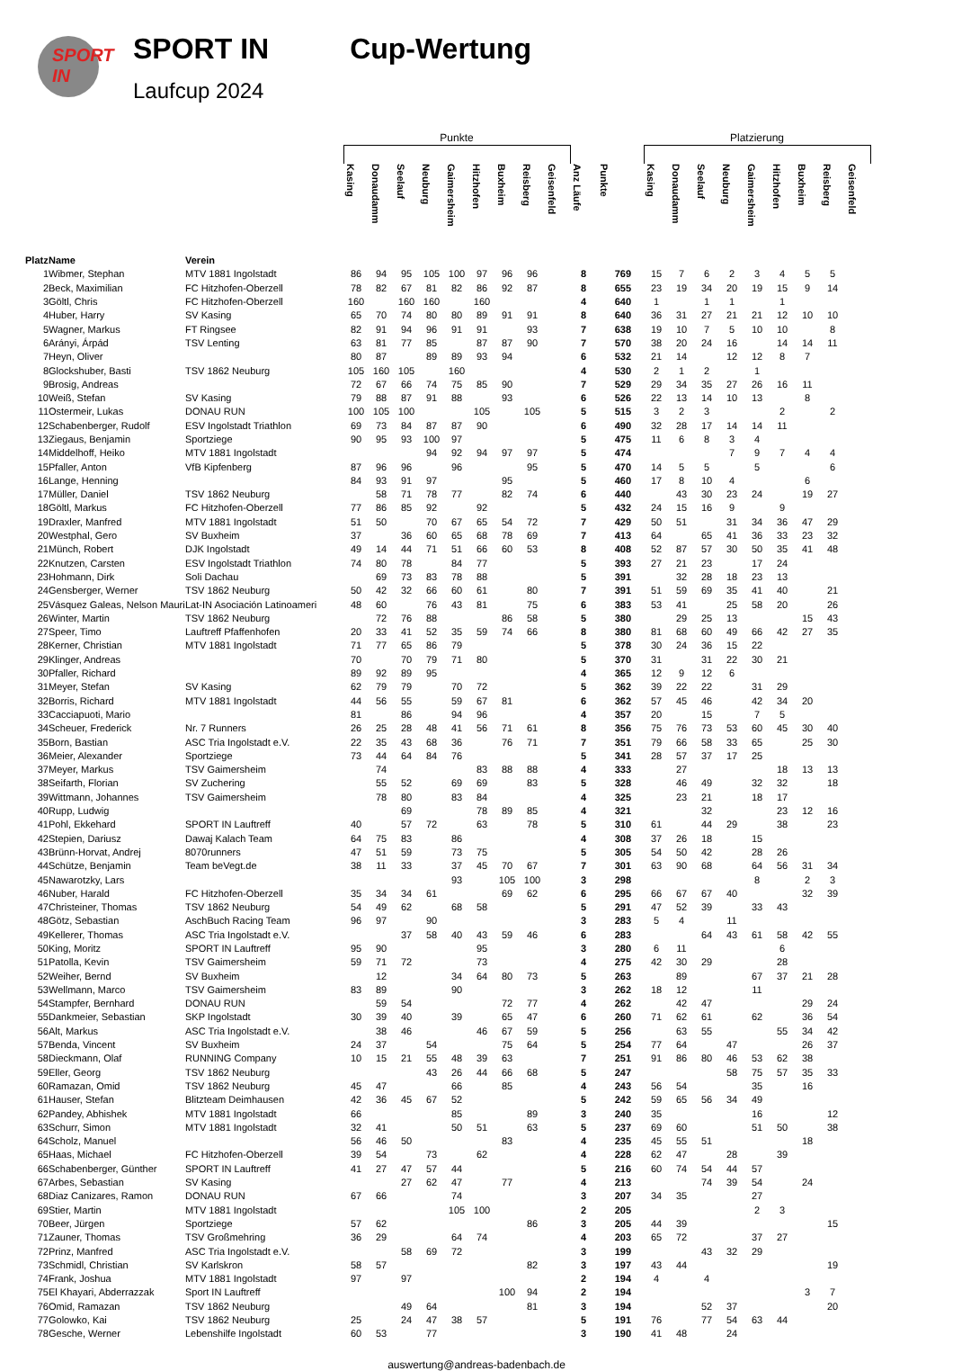SPORT IN
SPORT IN
Laufcup 2024
Cup-Wertung
| | | | Punkte | | | | | | | | | | | Platzierung | | | | | | | | |
| --- | --- | --- | --- | --- | --- | --- | --- | --- | --- | --- | --- | --- | --- | --- | --- | --- | --- | --- | --- | --- | --- | --- |
| Platz | Name | Verein | Kasing | Donaudamm | Seelauf | Neuburg | Gaimersheim | Hitzhofen | Buxheim | Reisberg | Geisenfeld | Anz Läufe | Punkte | Kasing | Donaudamm | Seelauf | Neuburg | Gaimersheim | Hitzhofen | Buxheim | Reisberg | Geisenfeld |
| 1 | Wibmer, Stephan | MTV 1881 Ingolstadt | 86 | 94 | 95 | 105 | 100 | 97 | 96 | 96 | | 8 | 769 | 15 | 7 | 6 | 2 | 3 | 4 | 5 | 5 | |
| 2 | Beck, Maximilian | FC Hitzhofen-Oberzell | 78 | 82 | 67 | 81 | 82 | 86 | 92 | 87 | | 8 | 655 | 23 | 19 | 34 | 20 | 19 | 15 | 9 | 14 | |
| 3 | Göltl, Chris | FC Hitzhofen-Oberzell | 160 | | 160 | 160 | | 160 | | | | 4 | 640 | 1 | | 1 | 1 | | 1 | | | |
| 4 | Huber, Harry | SV Kasing | 65 | 70 | 74 | 80 | 80 | 89 | 91 | 91 | | 8 | 640 | 36 | 31 | 27 | 21 | 21 | 12 | 10 | 10 | |
| 5 | Wagner, Markus | FT Ringsee | 82 | 91 | 94 | 96 | 91 | 91 | | 93 | | 7 | 638 | 19 | 10 | 7 | 5 | 10 | 10 | | 8 | |
| 6 | Arányi, Árpád | TSV Lenting | 63 | 81 | 77 | 85 | | 87 | 87 | 90 | | 7 | 570 | 38 | 20 | 24 | 16 | | 14 | 14 | 11 | |
| 7 | Heyn, Oliver | | 80 | 87 | | 89 | 89 | 93 | 94 | | | 6 | 532 | 21 | 14 | | 12 | 12 | 8 | 7 | | |
| 8 | Glockshuber, Basti | TSV 1862 Neuburg | 105 | 160 | 105 | | 160 | | | | | 4 | 530 | 2 | 1 | 2 | | 1 | | | | |
| 9 | Brosig, Andreas | | 72 | 67 | 66 | 74 | 75 | 85 | 90 | | | 7 | 529 | 29 | 34 | 35 | 27 | 26 | 16 | 11 | | |
| 10 | Weiß, Stefan | SV Kasing | 79 | 88 | 87 | 91 | 88 | | 93 | | | 6 | 526 | 22 | 13 | 14 | 10 | 13 | | 8 | | |
| 11 | Ostermeir, Lukas | DONAU RUN | 100 | 105 | 100 | | | 105 | | 105 | | 5 | 515 | 3 | 2 | 3 | | | 2 | | 2 | |
| 12 | Schabenberger, Rudolf | ESV Ingolstadt Triathlon | 69 | 73 | 84 | 87 | 87 | 90 | | | | 6 | 490 | 32 | 28 | 17 | 14 | 14 | 11 | | | |
| 13 | Ziegaus, Benjamin | Sportziege | 90 | 95 | 93 | 100 | 97 | | | | | 5 | 475 | 11 | 6 | 8 | 3 | 4 | | | | |
| 14 | Middelhoff, Heiko | MTV 1881 Ingolstadt | | | | 94 | 92 | 94 | 97 | 97 | | 5 | 474 | | | | 7 | 9 | 7 | 4 | 4 | |
| 15 | Pfaller, Anton | VfB Kipfenberg | 87 | 96 | 96 | | 96 | | | 95 | | 5 | 470 | 14 | 5 | 5 | | 5 | | | 6 | |
| 16 | Lange, Henning | | 84 | 93 | 91 | 97 | | | 95 | | | 5 | 460 | 17 | 8 | 10 | 4 | | | 6 | | |
| 17 | Müller, Daniel | TSV 1862 Neuburg | | 58 | 71 | 78 | 77 | | 82 | 74 | | 6 | 440 | | 43 | 30 | 23 | 24 | | 19 | 27 | |
| 18 | Göltl, Markus | FC Hitzhofen-Oberzell | 77 | 86 | 85 | 92 | | 92 | | | | 5 | 432 | 24 | 15 | 16 | 9 | | 9 | | | |
| 19 | Draxler, Manfred | MTV 1881 Ingolstadt | 51 | 50 | | 70 | 67 | 65 | 54 | 72 | | 7 | 429 | 50 | 51 | | 31 | 34 | 36 | 47 | 29 | |
| 20 | Westphal, Gero | SV Buxheim | 37 | | 36 | 60 | 65 | 68 | 78 | 69 | | 7 | 413 | 64 | | 65 | 41 | 36 | 33 | 23 | 32 | |
| 21 | Münch, Robert | DJK Ingolstadt | 49 | 14 | 44 | 71 | 51 | 66 | 60 | 53 | | 8 | 408 | 52 | 87 | 57 | 30 | 50 | 35 | 41 | 48 | |
| 22 | Knutzen, Carsten | ESV Ingolstadt Triathlon | 74 | 80 | 78 | | 84 | 77 | | | | 5 | 393 | 27 | 21 | 23 | | 17 | 24 | | | |
| 23 | Hohmann, Dirk | Soli Dachau | | 69 | 73 | 83 | 78 | 88 | | | | 5 | 391 | | 32 | 28 | 18 | 23 | 13 | | | |
| 24 | Gensberger, Werner | TSV 1862 Neuburg | 50 | 42 | 32 | 66 | 60 | 61 | | 80 | | 7 | 391 | 51 | 59 | 69 | 35 | 41 | 40 | | 21 | |
| 25 | Vásquez Galeas, Nelson Mauri | Lat-IN Asociación Latinoameri | 48 | 60 | | 76 | 43 | 81 | | 75 | | 6 | 383 | 53 | 41 | | 25 | 58 | 20 | | 26 | |
| 26 | Winter, Martin | TSV 1862 Neuburg | | 72 | 76 | 88 | | | 86 | 58 | | 5 | 380 | | 29 | 25 | 13 | | | 15 | 43 | |
| 27 | Speer, Timo | Lauftreff Pfaffenhofen | 20 | 33 | 41 | 52 | 35 | 59 | 74 | 66 | | 8 | 380 | 81 | 68 | 60 | 49 | 66 | 42 | 27 | 35 | |
| 28 | Kerner, Christian | MTV 1881 Ingolstadt | 71 | 77 | 65 | 86 | 79 | | | | | 5 | 378 | 30 | 24 | 36 | 15 | 22 | | | | |
| 29 | Klinger, Andreas | | 70 | | 70 | 79 | 71 | 80 | | | | 5 | 370 | 31 | | 31 | 22 | 30 | 21 | | | |
| 30 | Pfaller, Richard | | 89 | 92 | 89 | 95 | | | | | | 4 | 365 | 12 | 9 | 12 | 6 | | | | | |
| 31 | Meyer, Stefan | SV Kasing | 62 | 79 | 79 | | 70 | 72 | | | | 5 | 362 | 39 | 22 | 22 | | 31 | 29 | | | |
| 32 | Borris, Richard | MTV 1881 Ingolstadt | 44 | 56 | 55 | | 59 | 67 | 81 | | | 6 | 362 | 57 | 45 | 46 | | 42 | 34 | 20 | | |
| 33 | Cacciapuoti, Mario | | 81 | | 86 | | 94 | 96 | | | | 4 | 357 | 20 | | 15 | | 7 | 5 | | | |
| 34 | Scheuer, Frederick | Nr. 7 Runners | 26 | 25 | 28 | 48 | 41 | 56 | 71 | 61 | | 8 | 356 | 75 | 76 | 73 | 53 | 60 | 45 | 30 | 40 | |
| 35 | Born, Bastian | ASC Tria Ingolstadt e.V. | 22 | 35 | 43 | 68 | 36 | | 76 | 71 | | 7 | 351 | 79 | 66 | 58 | 33 | 65 | | 25 | 30 | |
| 36 | Meier, Alexander | Sportziege | 73 | 44 | 64 | 84 | 76 | | | | | 5 | 341 | 28 | 57 | 37 | 17 | 25 | | | | |
| 37 | Meyer, Markus | TSV Gaimersheim | | 74 | | | | 83 | 88 | 88 | | 4 | 333 | | 27 | | | | 18 | 13 | 13 | |
| 38 | Seifarth, Florian | SV Zuchering | | 55 | 52 | | 69 | 69 | | 83 | | 5 | 328 | | 46 | 49 | | 32 | 32 | | 18 | |
| 39 | Wittmann, Johannes | TSV Gaimersheim | | 78 | 80 | | 83 | 84 | | | | 4 | 325 | | 23 | 21 | | 18 | 17 | | | |
| 40 | Rupp, Ludwig | | | | 69 | | | 78 | 89 | 85 | | 4 | 321 | | | 32 | | | 23 | 12 | 16 | |
| 41 | Pohl, Ekkehard | SPORT IN Lauftreff | 40 | | 57 | 72 | | 63 | | 78 | | 5 | 310 | 61 | | 44 | 29 | | 38 | | 23 | |
| 42 | Stepien, Dariusz | Dawaj Kalach Team | 64 | 75 | 83 | | 86 | | | | | 4 | 308 | 37 | 26 | 18 | | 15 | | | | |
| 43 | Brünn-Horvat, Andrej | 8070runners | 47 | 51 | 59 | | 73 | 75 | | | | 5 | 305 | 54 | 50 | 42 | | 28 | 26 | | | |
| 44 | Schütze, Benjamin | Team beVegt.de | 38 | 11 | 33 | | 37 | 45 | 70 | 67 | | 7 | 301 | 63 | 90 | 68 | | 64 | 56 | 31 | 34 | |
| 45 | Nawarotzky, Lars | | | | | | 93 | | 105 | 100 | | 3 | 298 | | | | | 8 | | 2 | 3 | |
| 46 | Nuber, Harald | FC Hitzhofen-Oberzell | 35 | 34 | 34 | 61 | | | 69 | 62 | | 6 | 295 | 66 | 67 | 67 | 40 | | | 32 | 39 | |
| 47 | Christeiner, Thomas | TSV 1862 Neuburg | 54 | 49 | 62 | | 68 | 58 | | | | 5 | 291 | 47 | 52 | 39 | | 33 | 43 | | | |
| 48 | Götz, Sebastian | AschBuch Racing Team | 96 | 97 | | 90 | | | | | | 3 | 283 | 5 | 4 | | 11 | | | | | |
| 49 | Kellerer, Thomas | ASC Tria Ingolstadt e.V. | | | 37 | 58 | 40 | 43 | 59 | 46 | | 6 | 283 | | | 64 | 43 | 61 | 58 | 42 | 55 | |
| 50 | King, Moritz | SPORT IN Lauftreff | 95 | 90 | | | | 95 | | | | 3 | 280 | 6 | 11 | | | | 6 | | | |
| 51 | Patolla, Kevin | TSV Gaimersheim | 59 | 71 | 72 | | | 73 | | | | 4 | 275 | 42 | 30 | 29 | | | 28 | | | |
| 52 | Weiher, Bernd | SV Buxheim | | 12 | | | 34 | 64 | 80 | 73 | | 5 | 263 | | 89 | | | 67 | 37 | 21 | 28 | |
| 53 | Wellmann, Marco | TSV Gaimersheim | 83 | 89 | | | 90 | | | | | 3 | 262 | 18 | 12 | | | 11 | | | | |
| 54 | Stampfer, Bernhard | DONAU RUN | | 59 | 54 | | | | 72 | 77 | | 4 | 262 | | 42 | 47 | | | | 29 | 24 | |
| 55 | Dankmeier, Sebastian | SKP Ingolstadt | 30 | 39 | 40 | | 39 | | 65 | 47 | | 6 | 260 | 71 | 62 | 61 | | 62 | | 36 | 54 | |
| 56 | Alt, Markus | ASC Tria Ingolstadt e.V. | | 38 | 46 | | | 46 | 67 | 59 | | 5 | 256 | | 63 | 55 | | | 55 | 34 | 42 | |
| 57 | Benda, Vincent | SV Buxheim | 24 | 37 | | 54 | | | 75 | 64 | | 5 | 254 | 77 | 64 | | 47 | | | 26 | 37 | |
| 58 | Dieckmann, Olaf | RUNNING Company | 10 | 15 | 21 | 55 | 48 | 39 | 63 | | | 7 | 251 | 91 | 86 | 80 | 46 | 53 | 62 | 38 | | |
| 59 | Eller, Georg | TSV 1862 Neuburg | | | | 43 | 26 | 44 | 66 | 68 | | 5 | 247 | | | | 58 | 75 | 57 | 35 | 33 | |
| 60 | Ramazan, Omid | TSV 1862 Neuburg | 45 | 47 | | | 66 | | 85 | | | 4 | 243 | 56 | 54 | | | 35 | | 16 | | |
| 61 | Hauser, Stefan | Blitzteam Deimhausen | 42 | 36 | 45 | 67 | 52 | | | | | 5 | 242 | 59 | 65 | 56 | 34 | 49 | | | | |
| 62 | Pandey, Abhishek | MTV 1881 Ingolstadt | 66 | | | | 85 | | | 89 | | 3 | 240 | 35 | | | | 16 | | | 12 | |
| 63 | Schurr, Simon | MTV 1881 Ingolstadt | 32 | 41 | | | 50 | 51 | | 63 | | 5 | 237 | 69 | 60 | | | 51 | 50 | | 38 | |
| 64 | Scholz, Manuel | | 56 | 46 | 50 | | | | 83 | | | 4 | 235 | 45 | 55 | 51 | | | | 18 | | |
| 65 | Haas, Michael | FC Hitzhofen-Oberzell | 39 | 54 | | 73 | | 62 | | | | 4 | 228 | 62 | 47 | | 28 | | 39 | | | |
| 66 | Schabenberger, Günther | SPORT IN Lauftreff | 41 | 27 | 47 | 57 | 44 | | | | | 5 | 216 | 60 | 74 | 54 | 44 | 57 | | | | |
| 67 | Arbes, Sebastian | SV Kasing | | | 27 | 62 | 47 | | 77 | | | 4 | 213 | | | 74 | 39 | 54 | | 24 | | |
| 68 | Diaz Canizares, Ramon | DONAU RUN | 67 | 66 | | | 74 | | | | | 3 | 207 | 34 | 35 | | | 27 | | | | |
| 69 | Stier, Martin | MTV 1881 Ingolstadt | | | | | 105 | 100 | | | | 2 | 205 | | | | | 2 | 3 | | | |
| 70 | Beer, Jürgen | Sportziege | 57 | 62 | | | | | | 86 | | 3 | 205 | 44 | 39 | | | | | | 15 | |
| 71 | Zauner, Thomas | TSV Großmehring | 36 | 29 | | | 64 | 74 | | | | 4 | 203 | 65 | 72 | | | 37 | 27 | | | |
| 72 | Prinz, Manfred | ASC Tria Ingolstadt e.V. | | | 58 | 69 | 72 | | | | | 3 | 199 | | | 43 | 32 | 29 | | | | |
| 73 | Schmidl, Christian | SV Karlskron | 58 | 57 | | | | | | 82 | | 3 | 197 | 43 | 44 | | | | | | 19 | |
| 74 | Frank, Joshua | MTV 1881 Ingolstadt | 97 | | 97 | | | | | | | 2 | 194 | 4 | | 4 | | | | | | |
| 75 | El Khayari, Abderrazzak | Sport IN Lauftreff | | | | | | | 100 | 94 | | 2 | 194 | | | | | | | 3 | 7 | |
| 76 | Omid, Ramazan | TSV 1862 Neuburg | | | 49 | 64 | | | | 81 | | 3 | 194 | | | 52 | 37 | | | | 20 | |
| 77 | Golowko, Kai | TSV 1862 Neuburg | 25 | | 24 | 47 | 38 | 57 | | | | 5 | 191 | 76 | | 77 | 54 | 63 | 44 | | | |
| 78 | Gesche, Werner | Lebenshilfe Ingolstadt | 60 | 53 | | 77 | | | | | | 3 | 190 | 41 | 48 | | 24 | | | | | |
auswertung@andreas-badenbach.de